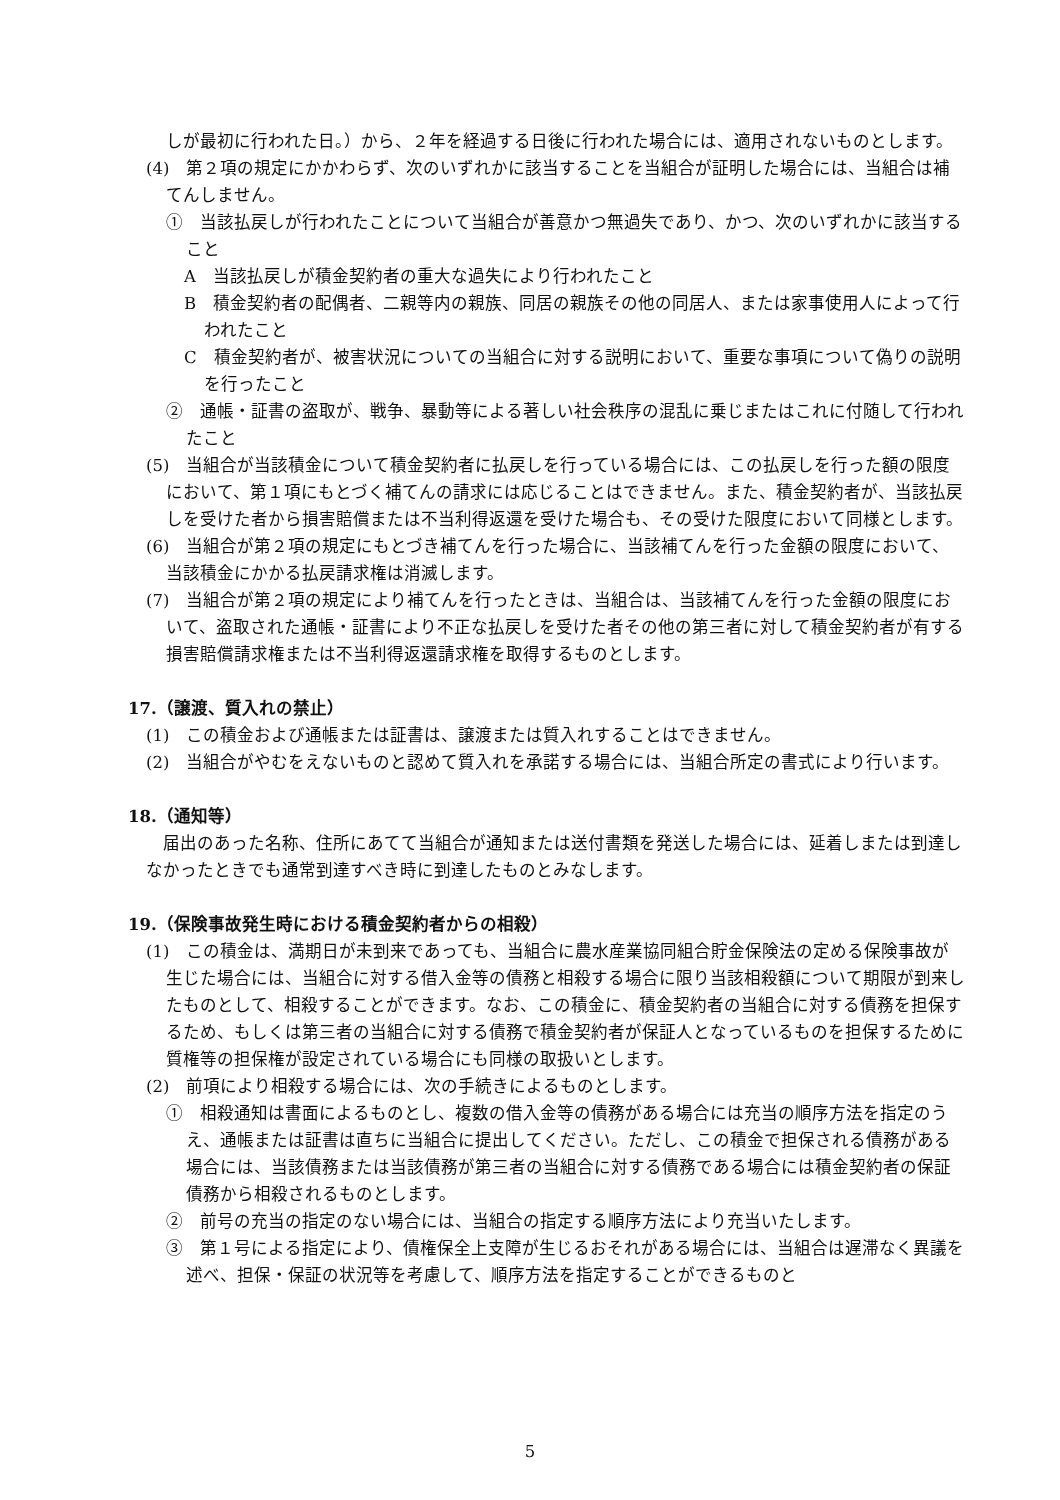しが最初に行われた日。）から、２年を経過する日後に行われた場合には、適用されないものとします。
(4)　第２項の規定にかかわらず、次のいずれかに該当することを当組合が証明した場合には、当組合は補てんしません。
①　当該払戻しが行われたことについて当組合が善意かつ無過失であり、かつ、次のいずれかに該当すること
A　当該払戻しが積金契約者の重大な過失により行われたこと
B　積金契約者の配偶者、二親等内の親族、同居の親族その他の同居人、または家事使用人によって行われたこと
C　積金契約者が、被害状況についての当組合に対する説明において、重要な事項について偽りの説明を行ったこと
②　通帳・証書の盗取が、戦争、暴動等による著しい社会秩序の混乱に乗じまたはこれに付随して行われたこと
(5)　当組合が当該積金について積金契約者に払戻しを行っている場合には、この払戻しを行った額の限度において、第１項にもとづく補てんの請求には応じることはできません。また、積金契約者が、当該払戻しを受けた者から損害賠償または不当利得返還を受けた場合も、その受けた限度において同様とします。
(6)　当組合が第２項の規定にもとづき補てんを行った場合に、当該補てんを行った金額の限度において、当該積金にかかる払戻請求権は消滅します。
(7)　当組合が第２項の規定により補てんを行ったときは、当組合は、当該補てんを行った金額の限度において、盗取された通帳・証書により不正な払戻しを受けた者その他の第三者に対して積金契約者が有する損害賠償請求権または不当利得返還請求権を取得するものとします。
17.（譲渡、質入れの禁止）
(1)　この積金および通帳または証書は、譲渡または質入れすることはできません。
(2)　当組合がやむをえないものと認めて質入れを承諾する場合には、当組合所定の書式により行います。
18.（通知等）
　届出のあった名称、住所にあてて当組合が通知または送付書類を発送した場合には、延着しまたは到達しなかったときでも通常到達すべき時に到達したものとみなします。
19.（保険事故発生時における積金契約者からの相殺）
(1)　この積金は、満期日が未到来であっても、当組合に農水産業協同組合貯金保険法の定める保険事故が生じた場合には、当組合に対する借入金等の債務と相殺する場合に限り当該相殺額について期限が到来したものとして、相殺することができます。なお、この積金に、積金契約者の当組合に対する債務を担保するため、もしくは第三者の当組合に対する債務で積金契約者が保証人となっているものを担保するために質権等の担保権が設定されている場合にも同様の取扱いとします。
(2)　前項により相殺する場合には、次の手続きによるものとします。
①　相殺通知は書面によるものとし、複数の借入金等の債務がある場合には充当の順序方法を指定のうえ、通帳または証書は直ちに当組合に提出してください。ただし、この積金で担保される債務がある場合には、当該債務または当該債務が第三者の当組合に対する債務である場合には積金契約者の保証債務から相殺されるものとします。
②　前号の充当の指定のない場合には、当組合の指定する順序方法により充当いたします。
③　第１号による指定により、債権保全上支障が生じるおそれがある場合には、当組合は遅滞なく異議を述べ、担保・保証の状況等を考慮して、順序方法を指定することができるものと
5